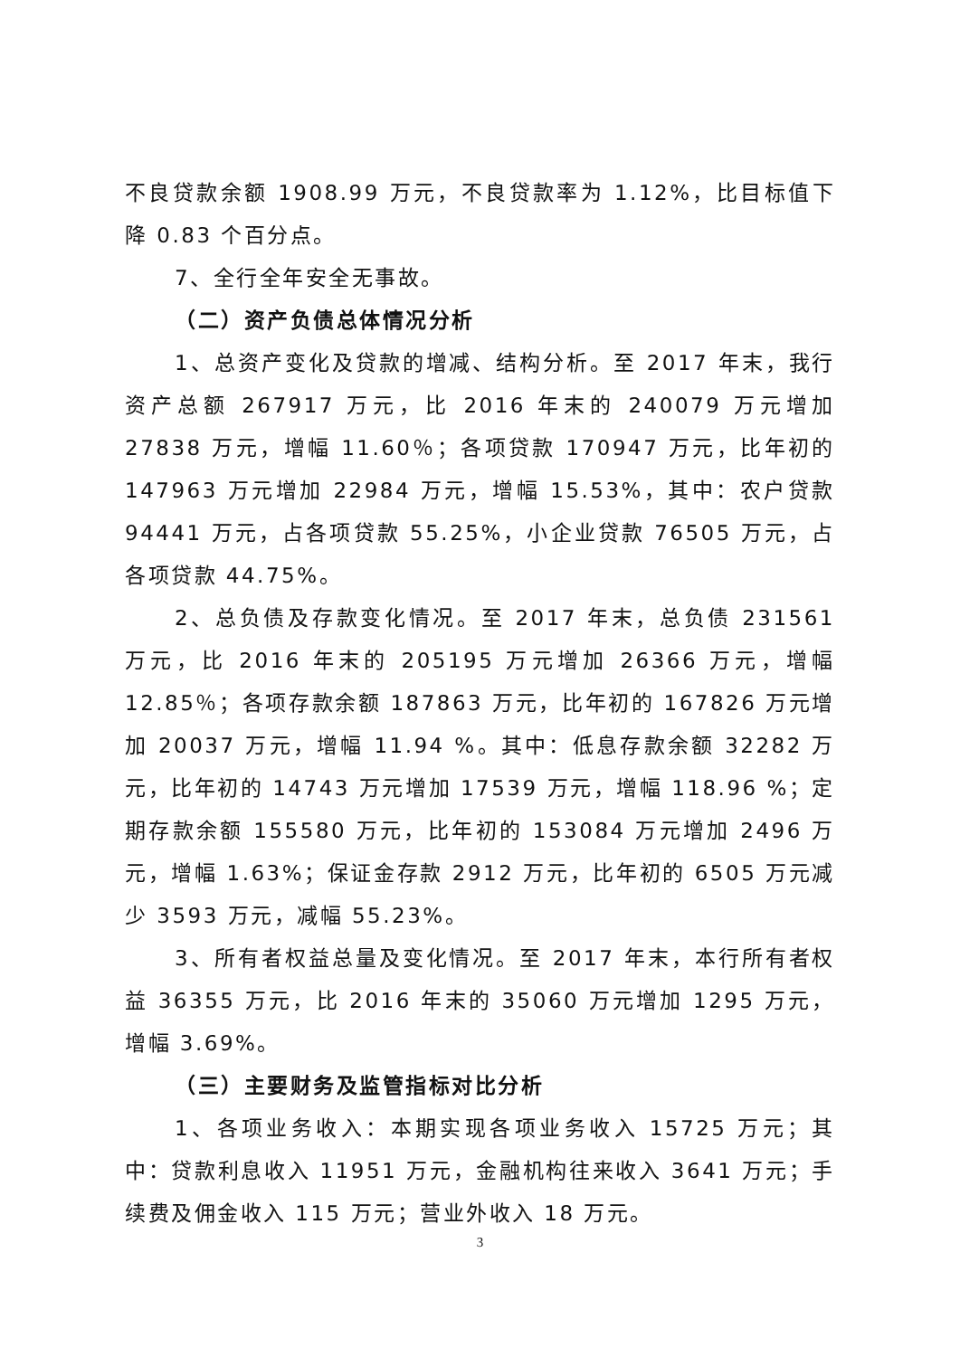不良贷款余额 1908.99 万元，不良贷款率为 1.12%，比目标值下降 0.83 个百分点。
7、全行全年安全无事故。
（二）资产负债总体情况分析
1、总资产变化及贷款的增减、结构分析。至 2017 年末，我行资产总额 267917 万元，比 2016 年末的 240079 万元增加 27838 万元，增幅 11.60％；各项贷款 170947 万元，比年初的 147963 万元增加 22984 万元，增幅 15.53%，其中：农户贷款 94441 万元，占各项贷款 55.25%，小企业贷款 76505 万元，占各项贷款 44.75%。
2、总负债及存款变化情况。至 2017 年末，总负债 231561 万元，比 2016 年末的 205195 万元增加 26366 万元，增幅 12.85％；各项存款余额 187863 万元，比年初的 167826 万元增加 20037 万元，增幅 11.94 %。其中：低息存款余额 32282 万元，比年初的 14743 万元增加 17539 万元，增幅 118.96 %；定期存款余额 155580 万元，比年初的 153084 万元增加 2496 万元，增幅 1.63%；保证金存款 2912 万元，比年初的 6505 万元减少 3593 万元，减幅 55.23%。
3、所有者权益总量及变化情况。至 2017 年末，本行所有者权益 36355 万元，比 2016 年末的 35060 万元增加 1295 万元，增幅 3.69%。
（三）主要财务及监管指标对比分析
1、各项业务收入：本期实现各项业务收入 15725 万元；其中：贷款利息收入 11951 万元，金融机构往来收入 3641 万元；手续费及佣金收入 115 万元；营业外收入 18 万元。
3